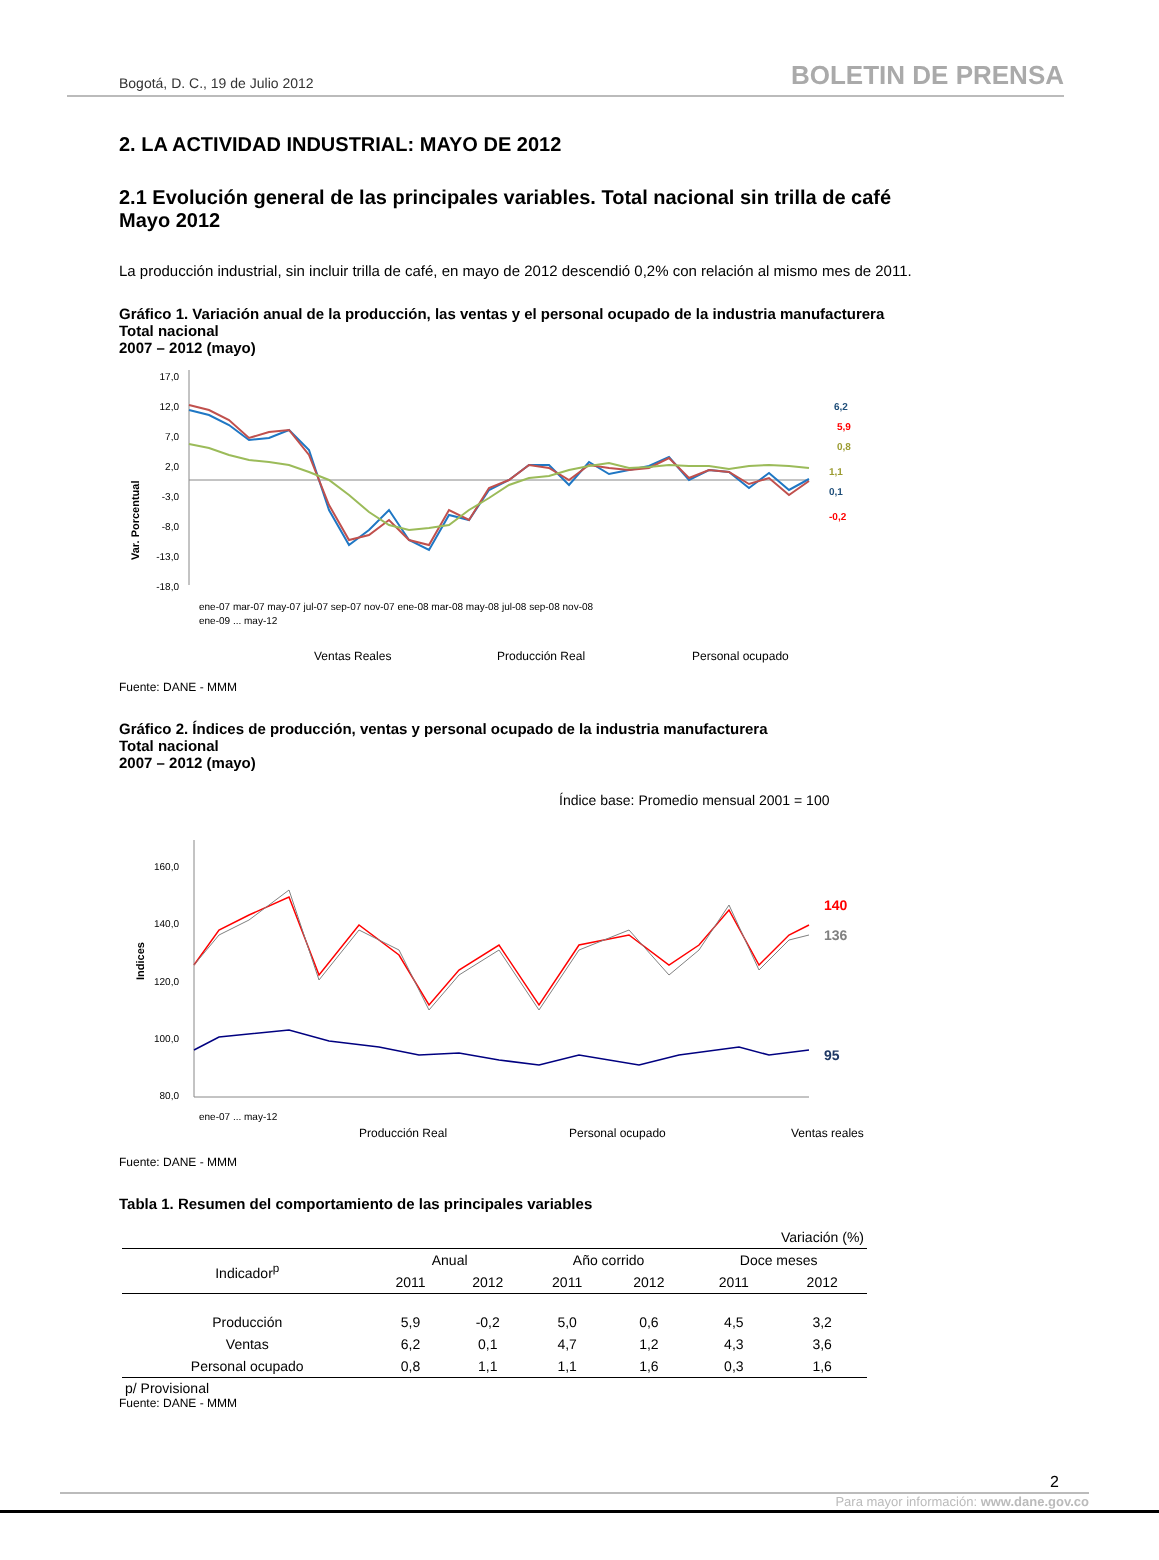Bogotá, D. C., 19 de Julio 2012 BOLETIN DE PRENSA
2. LA ACTIVIDAD INDUSTRIAL: MAYO DE 2012
2.1 Evolución general de las principales variables. Total nacional sin trilla de café
Mayo 2012
La producción industrial, sin incluir trilla de café, en mayo de 2012 descendió 0,2% con relación al mismo mes de 2011.
Gráfico 1. Variación anual de la producción, las ventas y el personal ocupado de la industria manufacturera
Total nacional
2007 – 2012 (mayo)
Var. Porcentual
17,0
12,0
7,0
2,0
-3,0
-8,0
-13,0
-18,0
6,2
5,9
0,8
1,1
0,1
-0,2
ene-07 mar-07 may-07 jul-07 sep-07 nov-07 ene-08 mar-08 may-08 jul-08 sep-08 nov-08
ene-09 ... may-12
Ventas Reales
Producción Real
Personal ocupado
Fuente: DANE - MMM
Gráfico 2. Índices de producción, ventas y personal ocupado de la industria manufacturera
Total nacional
2007 – 2012 (mayo)
Índice base: Promedio mensual 2001 = 100
Indices
160,0
140,0
120,0
100,0
80,0
140
136
95
ene-07 ... may-12
Producción Real
Personal ocupado
Ventas reales
Fuente: DANE - MMM
Tabla 1. Resumen del comportamiento de las principales variables
| Variación (%) | | | | | | |
| --- | --- | --- | --- | --- | --- | --- |
| Indicador<sup>p</sup> | Anual | | Año corrido | | Doce meses | |
| | 2011 | 2012 | 2011 | 2012 | 2011 | 2012 |
| Producción | 5,9 | -0,2 | 5,0 | 0,6 | 4,5 | 3,2 |
| Ventas | 6,2 | 0,1 | 4,7 | 1,2 | 4,3 | 3,6 |
| Personal ocupado | 0,8 | 1,1 | 1,1 | 1,6 | 0,3 | 1,6 |
p/ Provisional
Fuente: DANE - MMM
2
Para mayor información: www.dane.gov.co